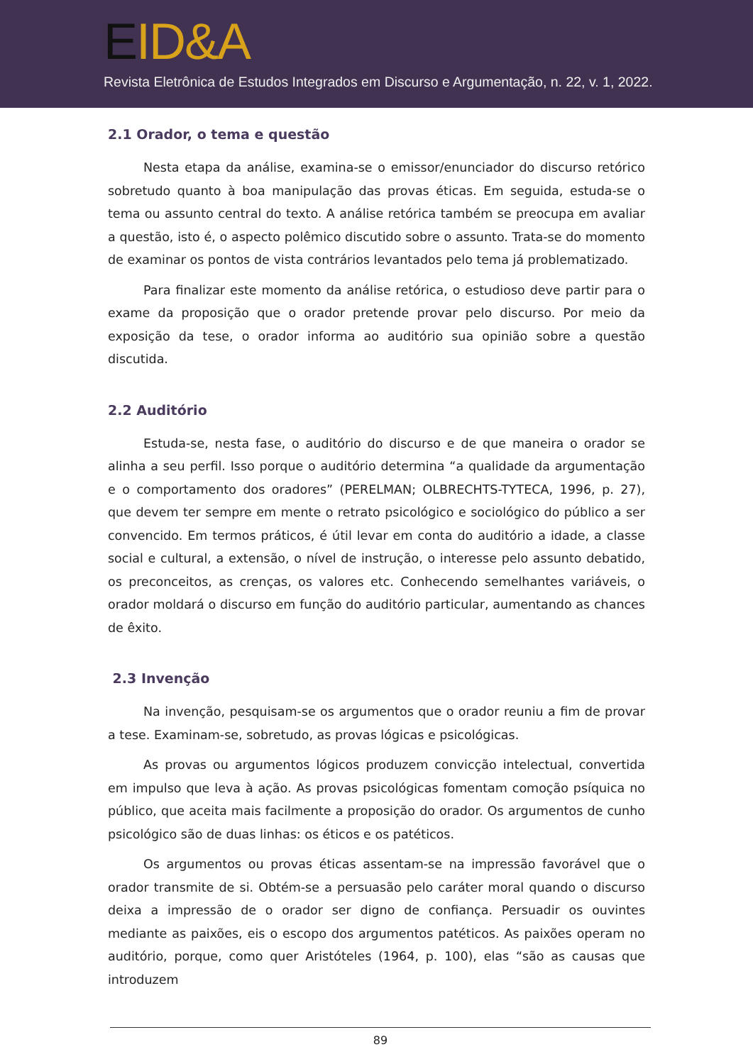EID&A
Revista Eletrônica de Estudos Integrados em Discurso e Argumentação, n. 22, v. 1, 2022.
2.1 Orador, o tema e questão
Nesta etapa da análise, examina-se o emissor/enunciador do discurso retórico sobretudo quanto à boa manipulação das provas éticas. Em seguida, estuda-se o tema ou assunto central do texto. A análise retórica também se preocupa em avaliar a questão, isto é, o aspecto polêmico discutido sobre o assunto. Trata-se do momento de examinar os pontos de vista contrários levantados pelo tema já problematizado.
Para finalizar este momento da análise retórica, o estudioso deve partir para o exame da proposição que o orador pretende provar pelo discurso. Por meio da exposição da tese, o orador informa ao auditório sua opinião sobre a questão discutida.
2.2 Auditório
Estuda-se, nesta fase, o auditório do discurso e de que maneira o orador se alinha a seu perfil. Isso porque o auditório determina “a qualidade da argumentação e o comportamento dos oradores” (PERELMAN; OLBRECHTS-TYTECA, 1996, p. 27), que devem ter sempre em mente o retrato psicológico e sociológico do público a ser convencido. Em termos práticos, é útil levar em conta do auditório a idade, a classe social e cultural, a extensão, o nível de instrução, o interesse pelo assunto debatido, os preconceitos, as crenças, os valores etc. Conhecendo semelhantes variáveis, o orador moldará o discurso em função do auditório particular, aumentando as chances de êxito.
2.3 Invenção
Na invenção, pesquisam-se os argumentos que o orador reuniu a fim de provar a tese. Examinam-se, sobretudo, as provas lógicas e psicológicas.
As provas ou argumentos lógicos produzem convicção intelectual, convertida em impulso que leva à ação. As provas psicológicas fomentam comoção psíquica no público, que aceita mais facilmente a proposição do orador. Os argumentos de cunho psicológico são de duas linhas: os éticos e os patéticos.
Os argumentos ou provas éticas assentam-se na impressão favorável que o orador transmite de si. Obtém-se a persuasão pelo caráter moral quando o discurso deixa a impressão de o orador ser digno de confiança. Persuadir os ouvintes mediante as paixões, eis o escopo dos argumentos patéticos. As paixões operam no auditório, porque, como quer Aristóteles (1964, p. 100), elas “são as causas que introduzem
89